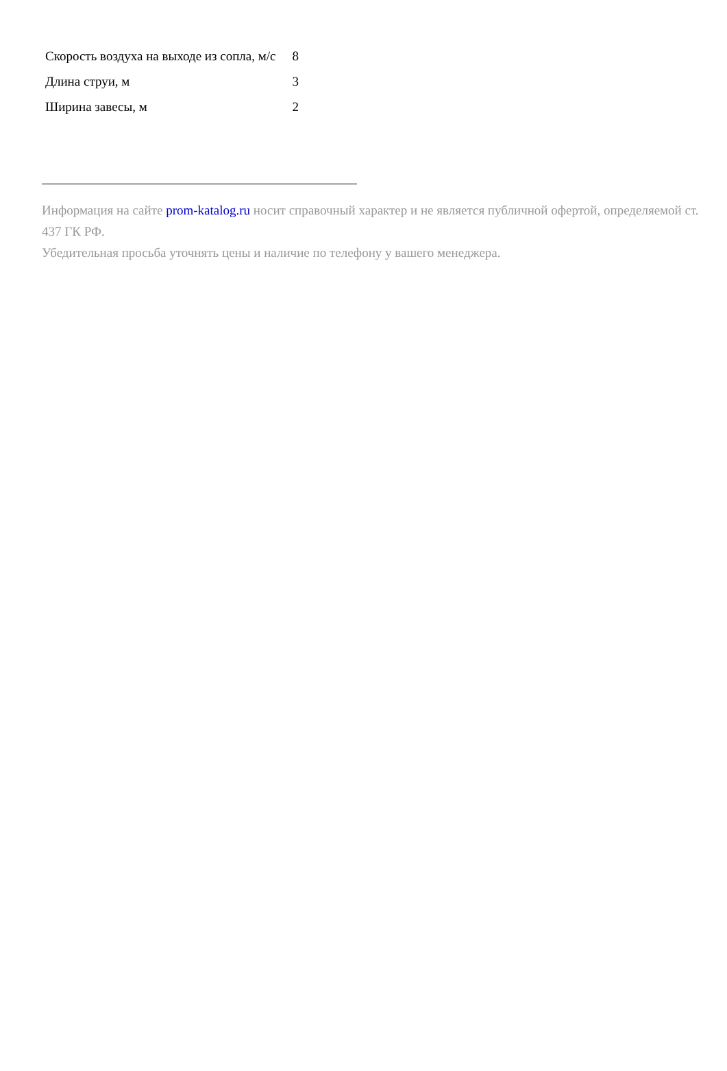| Скорость воздуха на выходе из сопла, м/с | 8 |
| Длина струи, м | 3 |
| Ширина завесы, м | 2 |
Информация на сайте prom-katalog.ru носит справочный характер и не является публичной офертой, определяемой ст. 437 ГК РФ.
Убедительная просьба уточнять цены и наличие по телефону у вашего менеджера.